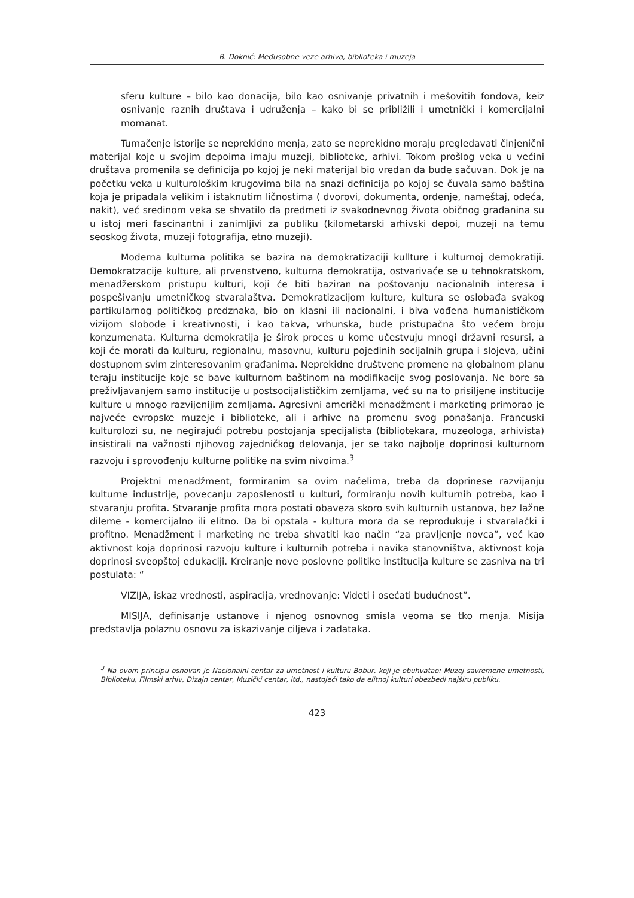B. Doknić: Međusobne veze arhiva, biblioteka i muzeja
sferu kulture – bilo kao donacija, bilo kao osnivanje privatnih i mešovitih fondova, keiz osnivanje raznih društava i udruženja – kako bi se približili i umetnički i komercijalni momanat.
Tumačenje istorije se neprekidno menja, zato se neprekidno moraju pregledavati činjenični materijal koje u svojim depoima imaju muzeji, biblioteke, arhivi. Tokom prošlog veka u većini društava promenila se definicija po kojoj je neki materijal bio vredan da bude sačuvan. Dok je na početku veka u kulturološkim krugovima bila na snazi definicija po kojoj se čuvala samo baština koja je pripadala velikim i istaknutim ličnostima ( dvorovi, dokumenta, ordenje, nameštaj, odeća, nakit), već sredinom veka se shvatilo da predmeti iz svakodnevnog života običnog građanina su u istoj meri fascinantni i zanimljivi za publiku (kilometarski arhivski depoi, muzeji na temu seoskog života, muzeji fotografija, etno muzeji).
Moderna kulturna politika se bazira na demokratizaciji kullture i kulturnoj demokratiji. Demokratzacije kulture, ali prvenstveno, kulturna demokratija, ostvarivaće se u tehnokratskom, menadžerskom pristupu kulturi, koji će biti baziran na poštovanju nacionalnih interesa i pospešivanju umetničkog stvaralaštva. Demokratizacijom kulture, kultura se oslobađa svakog partikularnog političkog predznaka, bio on klasni ili nacionalni, i biva vođena humanističkom vizijom slobode i kreativnosti, i kao takva, vrhunska, bude pristupačna što većem broju konzumenata. Kulturna demokratija je širok proces u kome učestvuju mnogi državni resursi, a koji će morati da kulturu, regionalnu, masovnu, kulturu pojedinih socijalnih grupa i slojeva, učini dostupnom svim zinteresovanim građanima. Neprekidne društvene promene na globalnom planu teraju institucije koje se bave kulturnom baštinom na modifikacije svog poslovanja. Ne bore sa preživljavanjem samo institucije u postsocijalističkim zemljama, već su na to prisiljene institucije kulture u mnogo razvijenijim zemljama. Agresivni američki menadžment i marketing primorao je najveće evropske muzeje i biblioteke, ali i arhive na promenu svog ponašanja. Francuski kulturolozi su, ne negirajući potrebu postojanja specijalista (bibliotekara, muzeologa, arhivista) insistirali na važnosti njihovog zajedničkog delovanja, jer se tako najbolje doprinosi kulturnom razvoju i sprovođenju kulturne politike na svim nivoima.<sup>3</sup>
Projektni menadžment, formiranim sa ovim načelima, treba da doprinese razvijanju kulturne industrije, povecanju zaposlenosti u kulturi, formiranju novih kulturnih potreba, kao i stvaranju profita. Stvaranje profita mora postati obaveza skoro svih kulturnih ustanova, bez lažne dileme - komercijalno ili elitno. Da bi opstala - kultura mora da se reprodukuje i stvaralački i profitno. Menadžment i marketing ne treba shvatiti kao način “za pravljenje novca”, već kao aktivnost koja doprinosi razvoju kulture i kulturnih potreba i navika stanovništva, aktivnost koja doprinosi sveopštoj edukaciji. Kreiranje nove poslovne politike institucija kulture se zasniva na tri postulata: “
VIZIJA, iskaz vrednosti, aspiracija, vrednovanje: Videti i osećati budućnost”.
MISIJA, definisanje ustanove i njenog osnovnog smisla veoma se tko menja. Misija predstavlja polaznu osnovu za iskazivanje ciljeva i zadataka.
<sup>3</sup> Na ovom principu osnovan je Nacionalni centar za umetnost i kulturu Bobur, koji je obuhvatao: Muzej savremene umetnosti, Biblioteku, Filmski arhiv, Dizajn centar, Muzički centar, itd., nastojeći tako da elitnoj kulturi obezbedi najširu publiku.
423